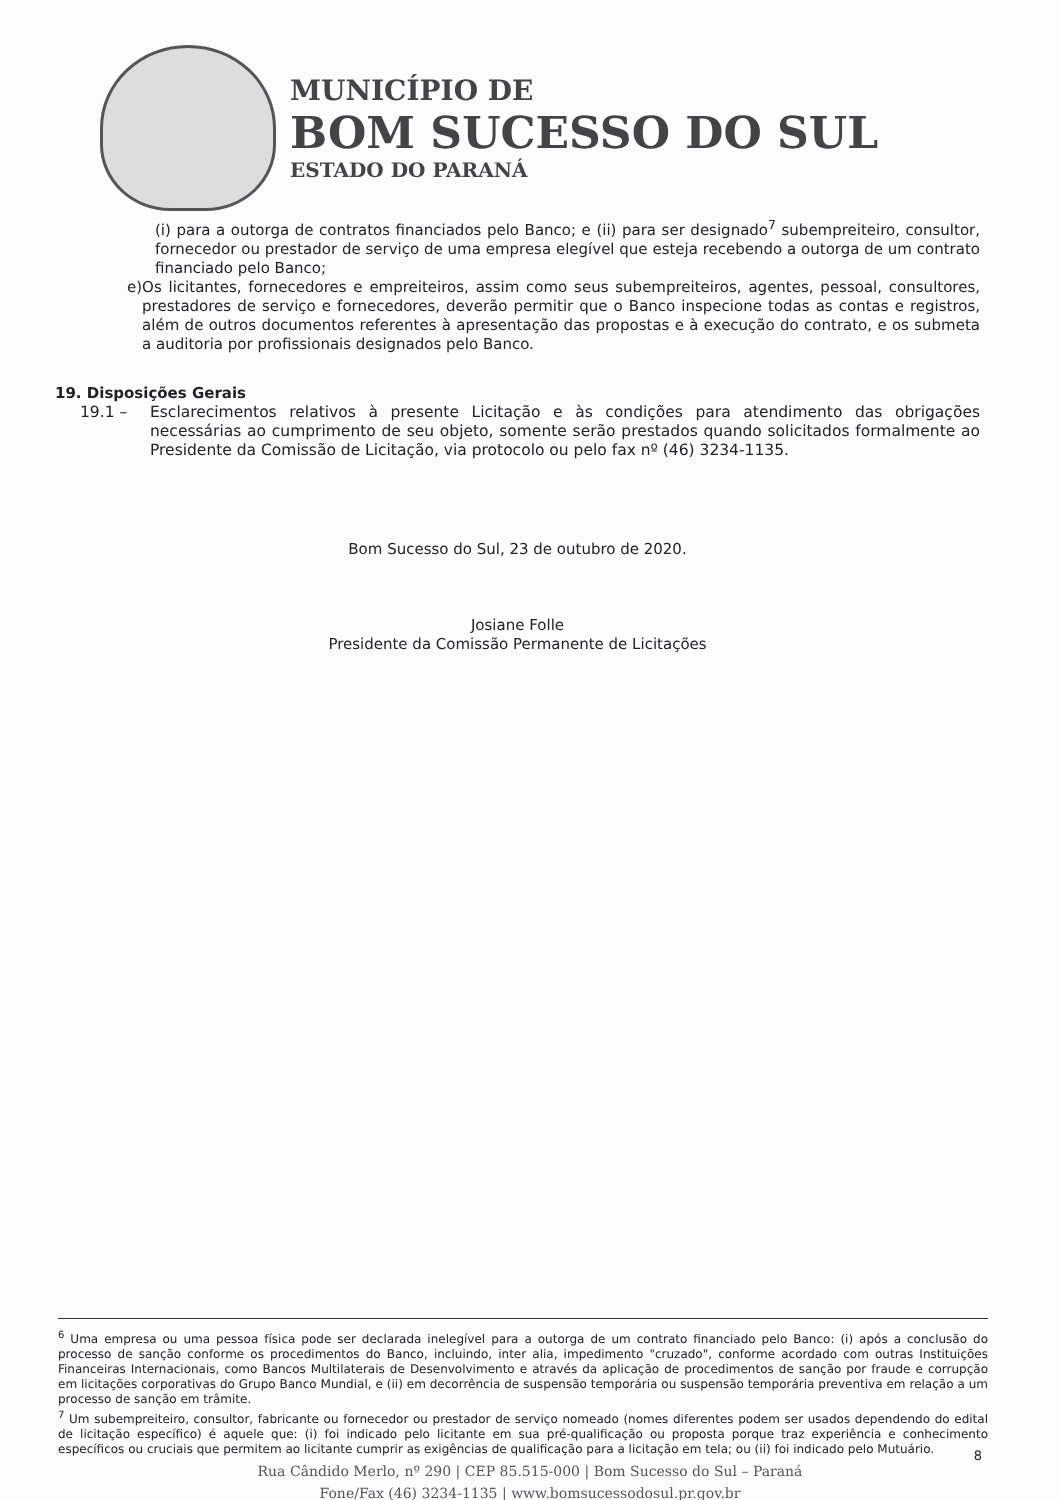MUNICÍPIO DE
BOM SUCESSO DO SUL
ESTADO DO PARANÁ
(i) para a outorga de contratos financiados pelo Banco; e (ii) para ser designado<sup>7</sup> subempreiteiro, consultor, fornecedor ou prestador de serviço de uma empresa elegível que esteja recebendo a outorga de um contrato financiado pelo Banco;
e) Os licitantes, fornecedores e empreiteiros, assim como seus subempreiteiros, agentes, pessoal, consultores, prestadores de serviço e fornecedores, deverão permitir que o Banco inspecione todas as contas e registros, além de outros documentos referentes à apresentação das propostas e à execução do contrato, e os submeta a auditoria por profissionais designados pelo Banco.
19. Disposições Gerais
19.1 – Esclarecimentos relativos à presente Licitação e às condições para atendimento das obrigações necessárias ao cumprimento de seu objeto, somente serão prestados quando solicitados formalmente ao Presidente da Comissão de Licitação, via protocolo ou pelo fax nº (46) 3234-1135.
Bom Sucesso do Sul, 23 de outubro de 2020.
Josiane Folle
Presidente da Comissão Permanente de Licitações
<sup>6</sup> Uma empresa ou uma pessoa física pode ser declarada inelegível para a outorga de um contrato financiado pelo Banco: (i) após a conclusão do processo de sanção conforme os procedimentos do Banco, incluindo, inter alia, impedimento "cruzado", conforme acordado com outras Instituições Financeiras Internacionais, como Bancos Multilaterais de Desenvolvimento e através da aplicação de procedimentos de sanção por fraude e corrupção em licitações corporativas do Grupo Banco Mundial, e (ii) em decorrência de suspensão temporária ou suspensão temporária preventiva em relação a um processo de sanção em trâmite.
<sup>7</sup> Um subempreiteiro, consultor, fabricante ou fornecedor ou prestador de serviço nomeado (nomes diferentes podem ser usados dependendo do edital de licitação específico) é aquele que: (i) foi indicado pelo licitante em sua pré-qualificação ou proposta porque traz experiência e conhecimento específicos ou cruciais que permitem ao licitante cumprir as exigências de qualificação para a licitação em tela; ou (ii) foi indicado pelo Mutuário.
8
Rua Cândido Merlo, nº 290 | CEP 85.515-000 | Bom Sucesso do Sul – Paraná
Fone/Fax (46) 3234-1135 | www.bomsucessodosul.pr.gov.br